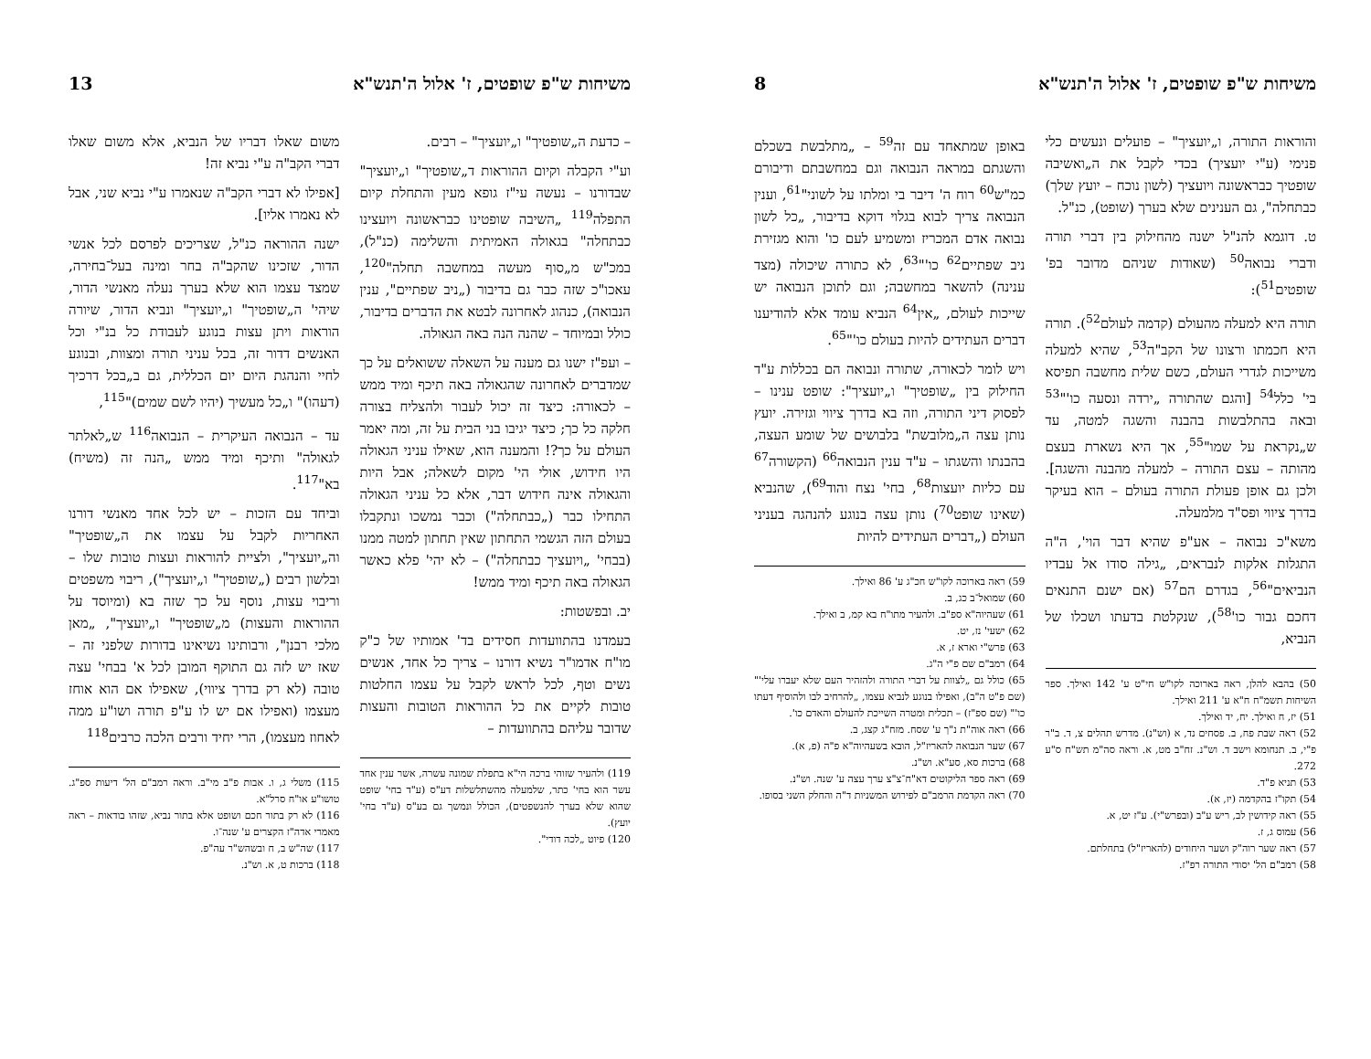משיחות ש"פ שופטים, ז' אלול ה'תנש"א 13
– כדעת ה„שופטיך" ו„יועציך" – רבים.
וע"י הקבלה וקיום ההוראות ד„שופטיך" ו„יועציך" שבדורנו – נעשה עי"ז גופא מעין והתחלת קיום התפלה<sup>119</sup> „השיבה שופטינו כבראשונה ויועצינו כבתחלה" בגאולה האמיתית והשלימה (כנ"ל), במכ"ש מ„סוף מעשה במחשבה תחלה"<sup>120</sup>, עאכו"כ שזה כבר גם בדיבור („ניב שפתיים", ענין הנבואה), כנהוג לאחרונה לבטא את הדברים בדיבור, כולל ובמיוחד – שהנה הנה באה הגאולה.
– ועפ"ז ישנו גם מענה על השאלה ששואלים על כך שמדברים לאחרונה שהגאולה באה תיכף ומיד ממש – לכאורה: כיצד זה יכול לעבור ולהצליח בצורה חלקה כל כך; כיצד יגיבו בני הבית על זה, ומה יאמר העולם על כך?! והמענה הוא, שאילו עניני הגאולה היו חידוש, אולי הי' מקום לשאלה; אבל היות והגאולה אינה חידוש דבר, אלא כל עניני הגאולה התחילו כבר („כבתחלה") וכבר נמשכו ונתקבלו בעולם הזה הגשמי התחתון שאין תחתון למטה ממנו (בבחי' „ויועציך כבתחלה") – לא יהי' פלא כאשר הגאולה באה תיכף ומיד ממש!
יב. ובפשטות:
בעמדנו בהתוועדות חסידים בד' אמותיו של כ"ק מו"ח אדמו"ר נשיא דורנו – צריך כל אחד, אנשים נשים וטף, לכל לראש לקבל על עצמו החלטות טובות לקיים את כל ההוראות הטובות והעצות שדובר עליהם בהתוועדות –
119) ולהעיר שזוהי ברכה הי"א בתפלת שמונה עשרה, אשר ענין אחד עשר הוא בחי' כתר, שלמעלה מהשתלשלות דע"ס (ע"ד בחי' שופט שהוא שלא בערך להנשפטים), הכולל ונמשך גם בע"ס (ע"ד בחי' יועץ).
120) פיוט „לכה דודי".
משום שאלו דבריו של הנביא, אלא משום שאלו דברי הקב"ה ע"י נביא זה!
[אפילו לא דברי הקב"ה שנאמרו ע"י נביא שני, אבל לא נאמרו אליו].
ישנה ההוראה כנ"ל, שצריכים לפרסם לכל אנשי הדור, שזכינו שהקב"ה בחר ומינה בעל־בחירה, שמצד עצמו הוא שלא בערך נעלה מאנשי הדור, שיהי' ה„שופטיך" ו„יועציך" ונביא הדור, שיורה הוראות ויתן עצות בנוגע לעבודת כל בנ"י וכל האנשים דדור זה, בכל עניני תורה ומצוות, ובנוגע לחיי והנהגת היום יום הכללית, גם ב„בכל דרכיך (דעהו)" ו„כל מעשיך (יהיו לשם שמים)"<sup>115</sup>,
עד – הנבואה העיקרית – הנבואה<sup>116</sup> ש„לאלתר לגאולה" ותיכף ומיד ממש „הנה זה (משיח) בא"<sup>117</sup>.
וביחד עם הזכות – יש לכל אחד מאנשי דורנו האחריות לקבל על עצמו את ה„שופטיך" וה„יועציך", ולציית להוראות ועצות טובות שלו – ובלשון רבים („שופטיך" ו„יועציך"), ריבוי משפטים וריבוי עצות, נוסף על כך שזה בא (ומיוסד על ההוראות והעצות) מ„שופטיך" ו„יועציך", „מאן מלכי רבנן", ורבותינו נשיאינו בדורות שלפני זה – שאז יש לזה גם התוקף המובן לכל א' בבחי' עצה טובה (לא רק בדרך ציווי), שאפילו אם הוא אוחז מעצמו (ואפילו אם יש לו ע"פ תורה ושו"ע ממה לאחוז מעצמו), הרי יחיד ורבים הלכה כרבים<sup>118</sup>
115) משלי ג, ו. אבות פ"ב מי"ב. וראה רמב"ם הל' דיעות ספ"ג. טושו"ע או"ח סרל"א.
116) לא רק בתור חכם ושופט אלא בתור נביא, שזהו בודאות – ראה מאמרי אדה"ז הקצרים ע' שנה־ו.
117) שה"ש ב, ח ובשהש"ר עה"פ.
118) ברכות ט, א. וש"נ.
משיחות ש"פ שופטים, ז' אלול ה'תנש"א 8
והוראות התורה, ו„יועציך" – פועלים ונעשים כלי פנימי (ע"י יועציך) בכדי לקבל את ה„ואשיבה שופטיך כבראשונה ויועציך (לשון נוכח – יועץ שלך) כבתחלה", גם הענינים שלא בערך (שופט), כנ"ל.
ט. דוגמא להנ"ל ישנה מהחילוק בין דברי תורה ודברי נבואה<sup>50</sup> (שאודות שניהם מדובר בפ' שופטים<sup>51</sup>):
תורה היא למעלה מהעולם (קדמה לעולם<sup>52</sup>). תורה היא חכמתו ורצונו של הקב"ה<sup>53</sup>, שהיא למעלה משייכות לגדרי העולם, כשם שלית מחשבה תפיסא בי' כלל<sup>54</sup> [והגם שהתורה „ירדה ונסעה כו'"<sup>53</sup> ובאה בהתלבשות בהבנה והשגה למטה, עד ש„נקראת על שמו"<sup>55</sup>, אך היא נשארת בעצם מהותה – עצם התורה – למעלה מהבנה והשגה]. ולכן גם אופן פעולת התורה בעולם – הוא בעיקר בדרך ציווי ופס"ד מלמעלה.
משא"כ נבואה – אע"פ שהיא דבר הוי', ה"ה התגלות אלקות לנבראים, „גילה סודו אל עבדיו הנביאים"<sup>56</sup>, בגדרם הם<sup>57</sup> (אם ישנם התנאים דחכם גבור כו'<sup>58</sup>), שנקלטת בדעתו ושכלו של הנביא,
50) בהבא להלן, ראה בארוכה לקו"ש חי"ט ע' 142 ואילך. ספר השיחות תשמ"ח ח"א ע' 211 ואילך.
51) יז, ח ואילך. יח, יד ואילך.
52) ראה שבת פח, ב. פסחים נד, א (וש"נ). מדרש תהלים צ, ד. ב"ר פ"י, ב. תנחומא וישב ד. וש"נ. זח"ב מט, א. וראה סה"מ תש"ח ס"ע 272.
53) תניא פ"ד.
54) תקו"ז בהקדמה (יז, א).
55) ראה קידושין לב, ריש ע"ב (ובפרש"י). ע"ז יט, א.
56) עמוס ג, ז.
57) ראה שער רוה"ק ושער היחודים (להאריז"ל) בתחלתם.
58) רמב"ם הל' יסודי התורה רפ"ז.
באופן שמתאחד עם זה<sup>59</sup> – „מתלבשת בשכלם והשגתם במראה הנבואה וגם במחשבתם ודיבורם כמ"ש<sup>60</sup> רוח ה' דיבר בי ומלתו על לשוני"<sup>61</sup>, וענין הנבואה צריך לבוא בגלוי דוקא בדיבור, „כל לשון נבואה אדם המכריז ומשמיע לעם כו' והוא מגזירת ניב שפתיים<sup>62</sup> כו'"<sup>63</sup>, לא כתורה שיכולה (מצד ענינה) להשאר במחשבה; וגם לתוכן הנבואה יש שייכות לעולם, „אין<sup>64</sup> הנביא עומד אלא להודיענו דברים העתידים להיות בעולם כו'"<sup>65</sup>.
ויש לומר לכאורה, שתורה ונבואה הם בכללות ע"ד החילוק בין „שופטיך" ו„יועציך": שופט ענינו – לפסוק דיני התורה, וזה בא בדרך ציווי וגזירה. יועץ נותן עצה ה„מלובשת" בלבושים של שומע העצה, בהבנתו והשגתו – ע"ד ענין הנבואה<sup>66</sup> (הקשורה<sup>67</sup> עם כליות יועצות<sup>68</sup>, בחי' נצח והוד<sup>69</sup>), שהנביא (שאינו שופט<sup>70</sup>) נותן עצה בנוגע להנהגה בעניני העולם („דברים העתידים להיות
59) ראה בארוכה לקו"ש חכ"ג ע' 86 ואילך.
60) שמואל־ב כג, ב.
61) שעהיוה"א ספ"ב. ולהעיר מתו"ח בא קמ, ב ואילך.
62) ישעי' נז, יט.
63) פרש"י וארא ז, א.
64) רמב"ם שם פ"י ה"ג.
65) כולל גם „לצוות על דברי התורה ולהזהיר העם שלא יעברו עלי'" (שם פ"ט ה"ב), ואפילו בנוגע לנביא עצמו, „להרחיב לבו ולהוסיף דעתו כו'" (שם ספ"ז) – תכלית ומטרה השייכת להעולם והאדם כו'.
66) ראה אוה"ת נ"ך ע' שסח. מזח"ג קצג, ב.
67) שער הנבואה להאריז"ל, הובא בשעהיוה"א פ"ה (פ, א).
68) ברכות סא, סע"א. וש"נ.
69) ראה ספר הליקוטים דא"ח־צ"צ ערך עצה ע' שנה. וש"נ.
70) ראה הקדמת הרמב"ם לפירוש המשניות ד"ה והחלק השני בסופו.